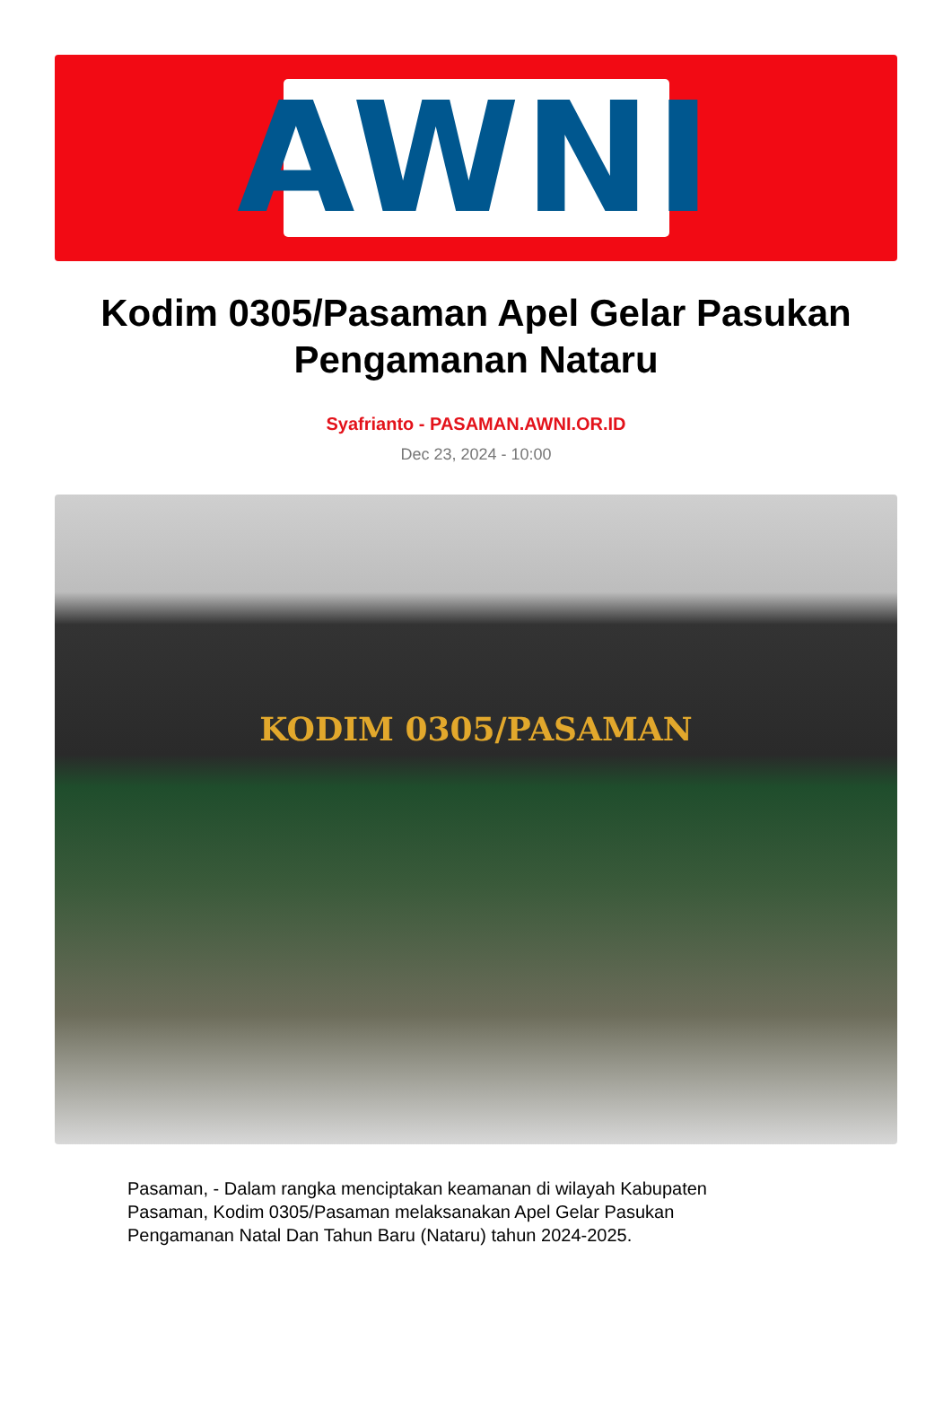AWNI
Kodim 0305/Pasaman Apel Gelar Pasukan Pengamanan Nataru
Syafrianto - PASAMAN.AWNI.OR.ID
Dec 23, 2024 - 10:00
KODIM 0305/PASAMAN
Pasaman, - Dalam rangka menciptakan keamanan di wilayah Kabupaten Pasaman, Kodim 0305/Pasaman melaksanakan Apel Gelar Pasukan Pengamanan Natal Dan Tahun Baru (Nataru) tahun 2024-2025.